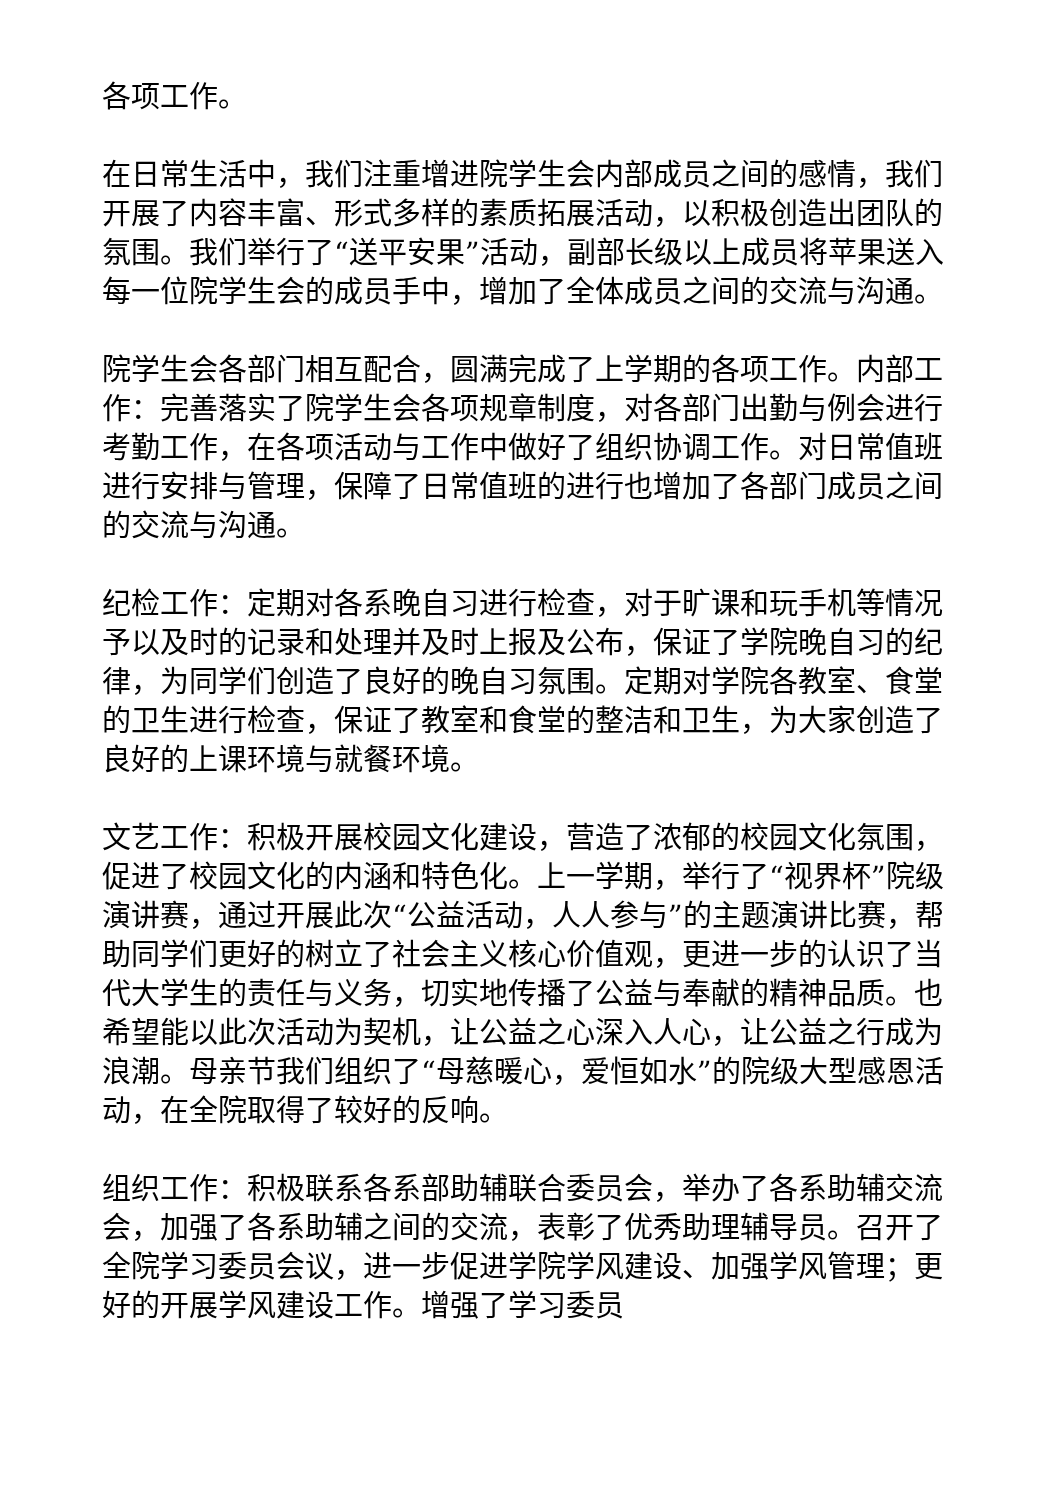各项工作。
在日常生活中，我们注重增进院学生会内部成员之间的感情，我们开展了内容丰富、形式多样的素质拓展活动，以积极创造出团队的氛围。我们举行了“送平安果”活动，副部长级以上成员将苹果送入每一位院学生会的成员手中，增加了全体成员之间的交流与沟通。
院学生会各部门相互配合，圆满完成了上学期的各项工作。内部工作：完善落实了院学生会各项规章制度，对各部门出勤与例会进行考勤工作，在各项活动与工作中做好了组织协调工作。对日常值班进行安排与管理，保障了日常值班的进行也增加了各部门成员之间的交流与沟通。
纪检工作：定期对各系晚自习进行检查，对于旷课和玩手机等情况予以及时的记录和处理并及时上报及公布，保证了学院晚自习的纪律，为同学们创造了良好的晚自习氛围。定期对学院各教室、食堂的卫生进行检查，保证了教室和食堂的整洁和卫生，为大家创造了良好的上课环境与就餐环境。
文艺工作：积极开展校园文化建设，营造了浓郁的校园文化氛围，促进了校园文化的内涵和特色化。上一学期，举行了“视界杯”院级演讲赛，通过开展此次“公益活动，人人参与”的主题演讲比赛，帮助同学们更好的树立了社会主义核心价值观，更进一步的认识了当代大学生的责任与义务，切实地传播了公益与奉献的精神品质。也希望能以此次活动为契机，让公益之心深入人心，让公益之行成为浪潮。母亲节我们组织了“母慈暖心，爱恒如水”的院级大型感恩活动，在全院取得了较好的反响。
组织工作：积极联系各系部助辅联合委员会，举办了各系助辅交流会，加强了各系助辅之间的交流，表彰了优秀助理辅导员。召开了全院学习委员会议，进一步促进学院学风建设、加强学风管理；更好的开展学风建设工作。增强了学习委员